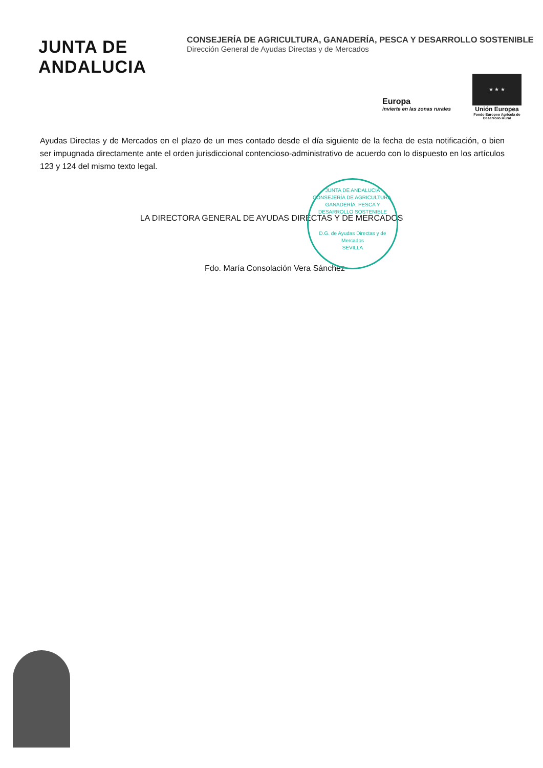JUNTA DE ANDALUCIA
CONSEJERÍA DE AGRICULTURA, GANADERÍA, PESCA Y DESARROLLO SOSTENIBLE
Dirección General de Ayudas Directas y de Mercados
Europa
invierte en las zonas rurales
★ ★ ★
Unión Europea
Fondo Europeo Agrícola de Desarrollo Rural
Ayudas Directas y de Mercados en el plazo de un mes contado desde el día siguiente de la fecha de esta notificación, o bien ser impugnada directamente ante el orden jurisdiccional contencioso-administrativo de acuerdo con lo dispuesto en los artículos 123 y 124 del mismo texto legal.
LA DIRECTORA GENERAL DE AYUDAS DIRECTAS Y DE MERCADOS
Fdo. María Consolación Vera Sánchez
JUNTA DE ANDALUCIA
CONSEJERÍA DE AGRICULTURA, GANADERÍA, PESCA Y DESARROLLO SOSTENIBLE
D.G. de Ayudas Directas y de Mercados
SEVILLA